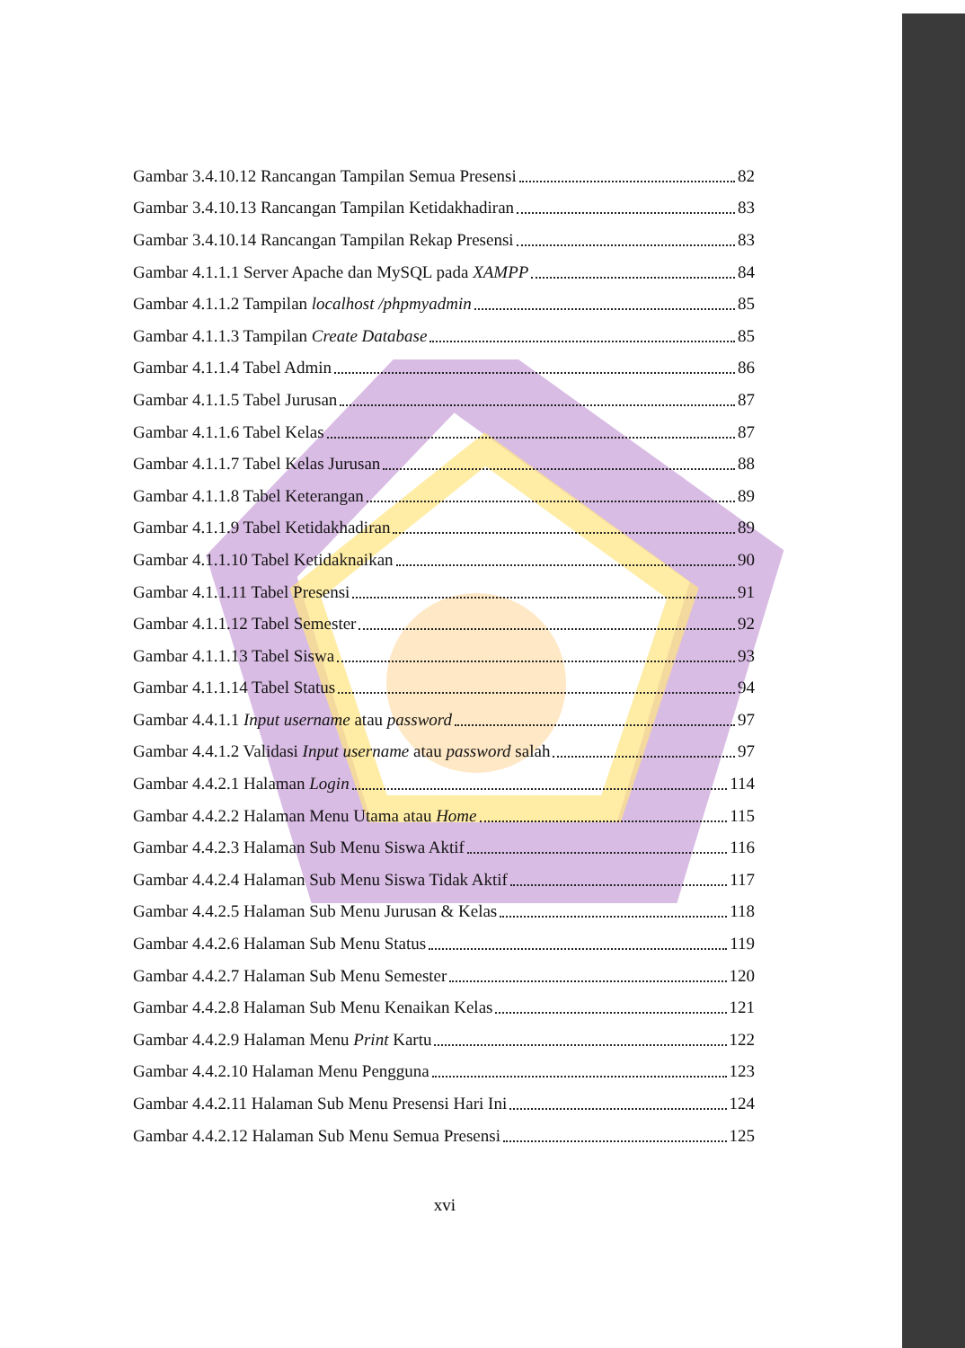Gambar 3.4.10.12 Rancangan Tampilan Semua Presensi 82
Gambar 3.4.10.13 Rancangan Tampilan Ketidakhadiran 83
Gambar 3.4.10.14 Rancangan Tampilan Rekap Presensi 83
Gambar 4.1.1.1 Server Apache dan MySQL pada XAMPP 84
Gambar 4.1.1.2 Tampilan localhost /phpmyadmin 85
Gambar 4.1.1.3 Tampilan Create Database 85
Gambar 4.1.1.4 Tabel Admin 86
Gambar 4.1.1.5 Tabel Jurusan 87
Gambar 4.1.1.6 Tabel Kelas 87
Gambar 4.1.1.7 Tabel Kelas Jurusan 88
Gambar 4.1.1.8 Tabel Keterangan 89
Gambar 4.1.1.9 Tabel Ketidakhadiran 89
Gambar 4.1.1.10 Tabel Ketidaknaikan 90
Gambar 4.1.1.11 Tabel Presensi 91
Gambar 4.1.1.12 Tabel Semester 92
Gambar 4.1.1.13 Tabel Siswa 93
Gambar 4.1.1.14 Tabel Status 94
Gambar 4.4.1.1 Input username atau password 97
Gambar 4.4.1.2 Validasi Input username atau password salah 97
Gambar 4.4.2.1 Halaman Login 114
Gambar 4.4.2.2 Halaman Menu Utama atau Home 115
Gambar 4.4.2.3 Halaman Sub Menu Siswa Aktif 116
Gambar 4.4.2.4 Halaman Sub Menu Siswa Tidak Aktif 117
Gambar 4.4.2.5 Halaman Sub Menu Jurusan & Kelas 118
Gambar 4.4.2.6 Halaman Sub Menu Status 119
Gambar 4.4.2.7 Halaman Sub Menu Semester 120
Gambar 4.4.2.8 Halaman Sub Menu Kenaikan Kelas 121
Gambar 4.4.2.9 Halaman Menu Print Kartu 122
Gambar 4.4.2.10 Halaman Menu Pengguna 123
Gambar 4.4.2.11 Halaman Sub Menu Presensi Hari Ini 124
Gambar 4.4.2.12 Halaman Sub Menu Semua Presensi 125
xvi